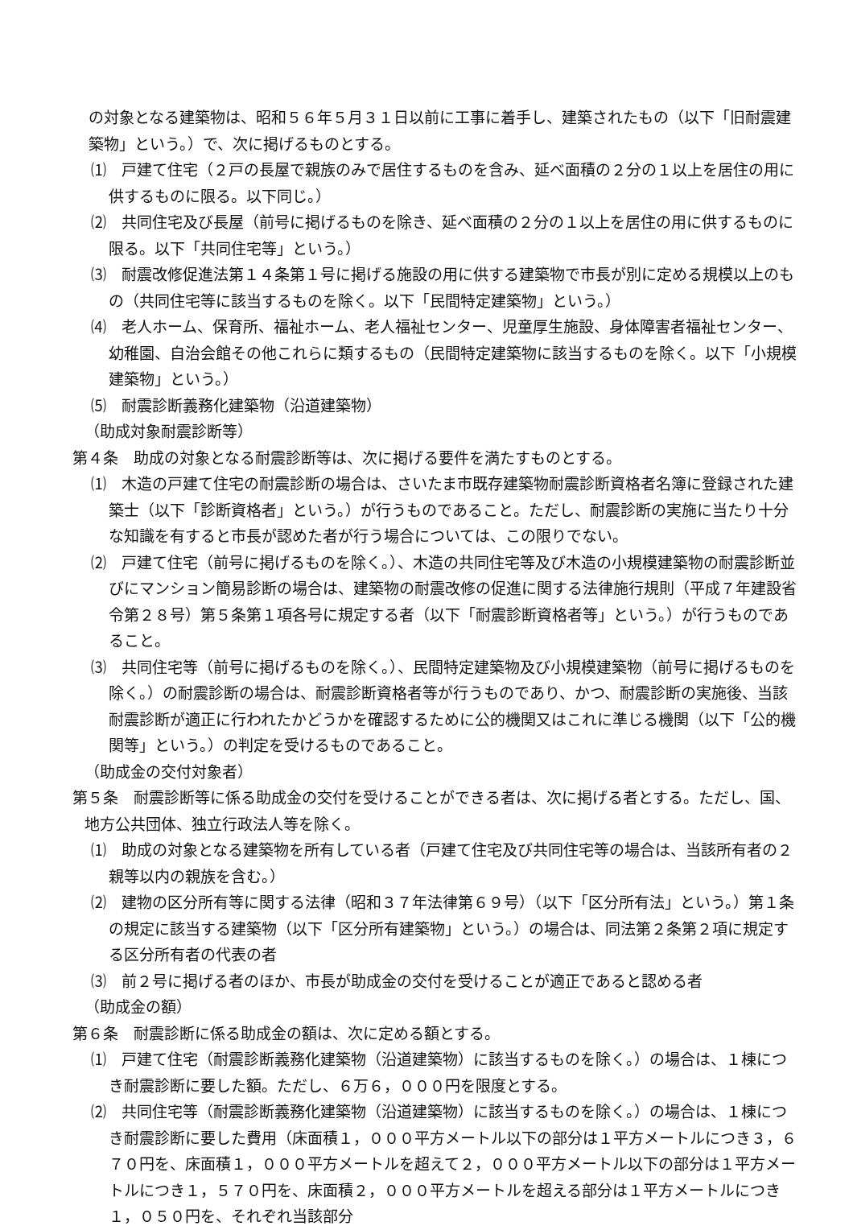の対象となる建築物は、昭和５６年５月３１日以前に工事に着手し、建築されたもの（以下「旧耐震建築物」という。）で、次に掲げるものとする。
⑴　戸建て住宅（２戸の長屋で親族のみで居住するものを含み、延べ面積の２分の１以上を居住の用に供するものに限る。以下同じ。）
⑵　共同住宅及び長屋（前号に掲げるものを除き、延べ面積の２分の１以上を居住の用に供するものに限る。以下「共同住宅等」という。）
⑶　耐震改修促進法第１４条第１号に掲げる施設の用に供する建築物で市長が別に定める規模以上のもの（共同住宅等に該当するものを除く。以下「民間特定建築物」という。）
⑷　老人ホーム、保育所、福祉ホーム、老人福祉センター、児童厚生施設、身体障害者福祉センター、幼稚園、自治会館その他これらに類するもの（民間特定建築物に該当するものを除く。以下「小規模建築物」という。）
⑸　耐震診断義務化建築物（沿道建築物）
（助成対象耐震診断等）
第４条　助成の対象となる耐震診断等は、次に掲げる要件を満たすものとする。
⑴　木造の戸建て住宅の耐震診断の場合は、さいたま市既存建築物耐震診断資格者名簿に登録された建築士（以下「診断資格者」という。）が行うものであること。ただし、耐震診断の実施に当たり十分な知識を有すると市長が認めた者が行う場合については、この限りでない。
⑵　戸建て住宅（前号に掲げるものを除く。）、木造の共同住宅等及び木造の小規模建築物の耐震診断並びにマンション簡易診断の場合は、建築物の耐震改修の促進に関する法律施行規則（平成７年建設省令第２８号）第５条第１項各号に規定する者（以下「耐震診断資格者等」という。）が行うものであること。
⑶　共同住宅等（前号に掲げるものを除く。）、民間特定建築物及び小規模建築物（前号に掲げるものを除く。）の耐震診断の場合は、耐震診断資格者等が行うものであり、かつ、耐震診断の実施後、当該耐震診断が適正に行われたかどうかを確認するために公的機関又はこれに準じる機関（以下「公的機関等」という。）の判定を受けるものであること。
（助成金の交付対象者）
第５条　耐震診断等に係る助成金の交付を受けることができる者は、次に掲げる者とする。ただし、国、地方公共団体、独立行政法人等を除く。
⑴　助成の対象となる建築物を所有している者（戸建て住宅及び共同住宅等の場合は、当該所有者の２親等以内の親族を含む。）
⑵　建物の区分所有等に関する法律（昭和３７年法律第６９号）（以下「区分所有法」という。）第１条の規定に該当する建築物（以下「区分所有建築物」という。）の場合は、同法第２条第２項に規定する区分所有者の代表の者
⑶　前２号に掲げる者のほか、市長が助成金の交付を受けることが適正であると認める者
（助成金の額）
第６条　耐震診断に係る助成金の額は、次に定める額とする。
⑴　戸建て住宅（耐震診断義務化建築物（沿道建築物）に該当するものを除く。）の場合は、１棟につき耐震診断に要した額。ただし、６万６，０００円を限度とする。
⑵　共同住宅等（耐震診断義務化建築物（沿道建築物）に該当するものを除く。）の場合は、１棟につき耐震診断に要した費用（床面積１，０００平方メートル以下の部分は１平方メートルにつき３，６７０円を、床面積１，０００平方メートルを超えて２，０００平方メートル以下の部分は１平方メートルにつき１，５７０円を、床面積２，０００平方メートルを超える部分は１平方メートルにつき１，０５０円を、それぞれ当該部分